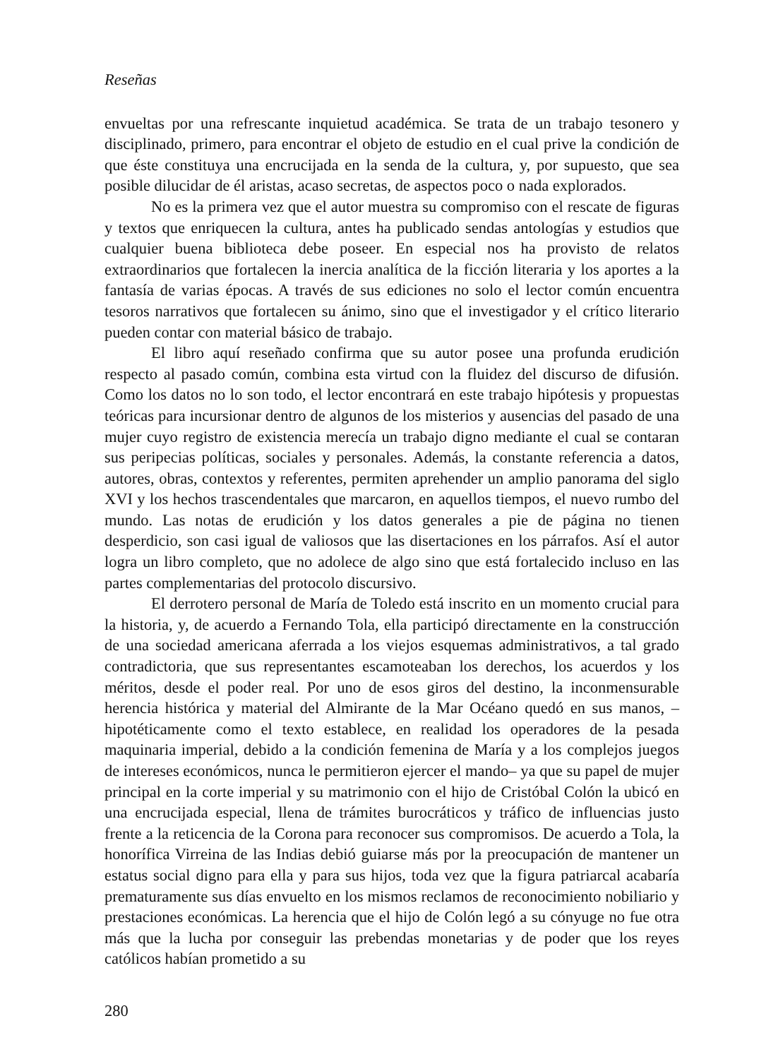Reseñas
envueltas por una refrescante inquietud académica. Se trata de un trabajo tesonero y disciplinado, primero, para encontrar el objeto de estudio en el cual prive la condición de que éste constituya una encrucijada en la senda de la cultura, y, por supuesto, que sea posible dilucidar de él aristas, acaso secretas, de aspectos poco o nada explorados.
No es la primera vez que el autor muestra su compromiso con el rescate de figuras y textos que enriquecen la cultura, antes ha publicado sendas antologías y estudios que cualquier buena biblioteca debe poseer. En especial nos ha provisto de relatos extraordinarios que fortalecen la inercia analítica de la ficción literaria y los aportes a la fantasía de varias épocas. A través de sus ediciones no solo el lector común encuentra tesoros narrativos que fortalecen su ánimo, sino que el investigador y el crítico literario pueden contar con material básico de trabajo.
El libro aquí reseñado confirma que su autor posee una profunda erudición respecto al pasado común, combina esta virtud con la fluidez del discurso de difusión. Como los datos no lo son todo, el lector encontrará en este trabajo hipótesis y propuestas teóricas para incursionar dentro de algunos de los misterios y ausencias del pasado de una mujer cuyo registro de existencia merecía un trabajo digno mediante el cual se contaran sus peripecias políticas, sociales y personales. Además, la constante referencia a datos, autores, obras, contextos y referentes, permiten aprehender un amplio panorama del siglo XVI y los hechos trascendentales que marcaron, en aquellos tiempos, el nuevo rumbo del mundo. Las notas de erudición y los datos generales a pie de página no tienen desperdicio, son casi igual de valiosos que las disertaciones en los párrafos. Así el autor logra un libro completo, que no adolece de algo sino que está fortalecido incluso en las partes complementarias del protocolo discursivo.
El derrotero personal de María de Toledo está inscrito en un momento crucial para la historia, y, de acuerdo a Fernando Tola, ella participó directamente en la construcción de una sociedad americana aferrada a los viejos esquemas administrativos, a tal grado contradictoria, que sus representantes escamoteaban los derechos, los acuerdos y los méritos, desde el poder real. Por uno de esos giros del destino, la inconmensurable herencia histórica y material del Almirante de la Mar Océano quedó en sus manos, –hipotéticamente como el texto establece, en realidad los operadores de la pesada maquinaria imperial, debido a la condición femenina de María y a los complejos juegos de intereses económicos, nunca le permitieron ejercer el mando– ya que su papel de mujer principal en la corte imperial y su matrimonio con el hijo de Cristóbal Colón la ubicó en una encrucijada especial, llena de trámites burocráticos y tráfico de influencias justo frente a la reticencia de la Corona para reconocer sus compromisos. De acuerdo a Tola, la honorífica Virreina de las Indias debió guiarse más por la preocupación de mantener un estatus social digno para ella y para sus hijos, toda vez que la figura patriarcal acabaría prematuramente sus días envuelto en los mismos reclamos de reconocimiento nobiliario y prestaciones económicas. La herencia que el hijo de Colón legó a su cónyuge no fue otra más que la lucha por conseguir las prebendas monetarias y de poder que los reyes católicos habían prometido a su
280